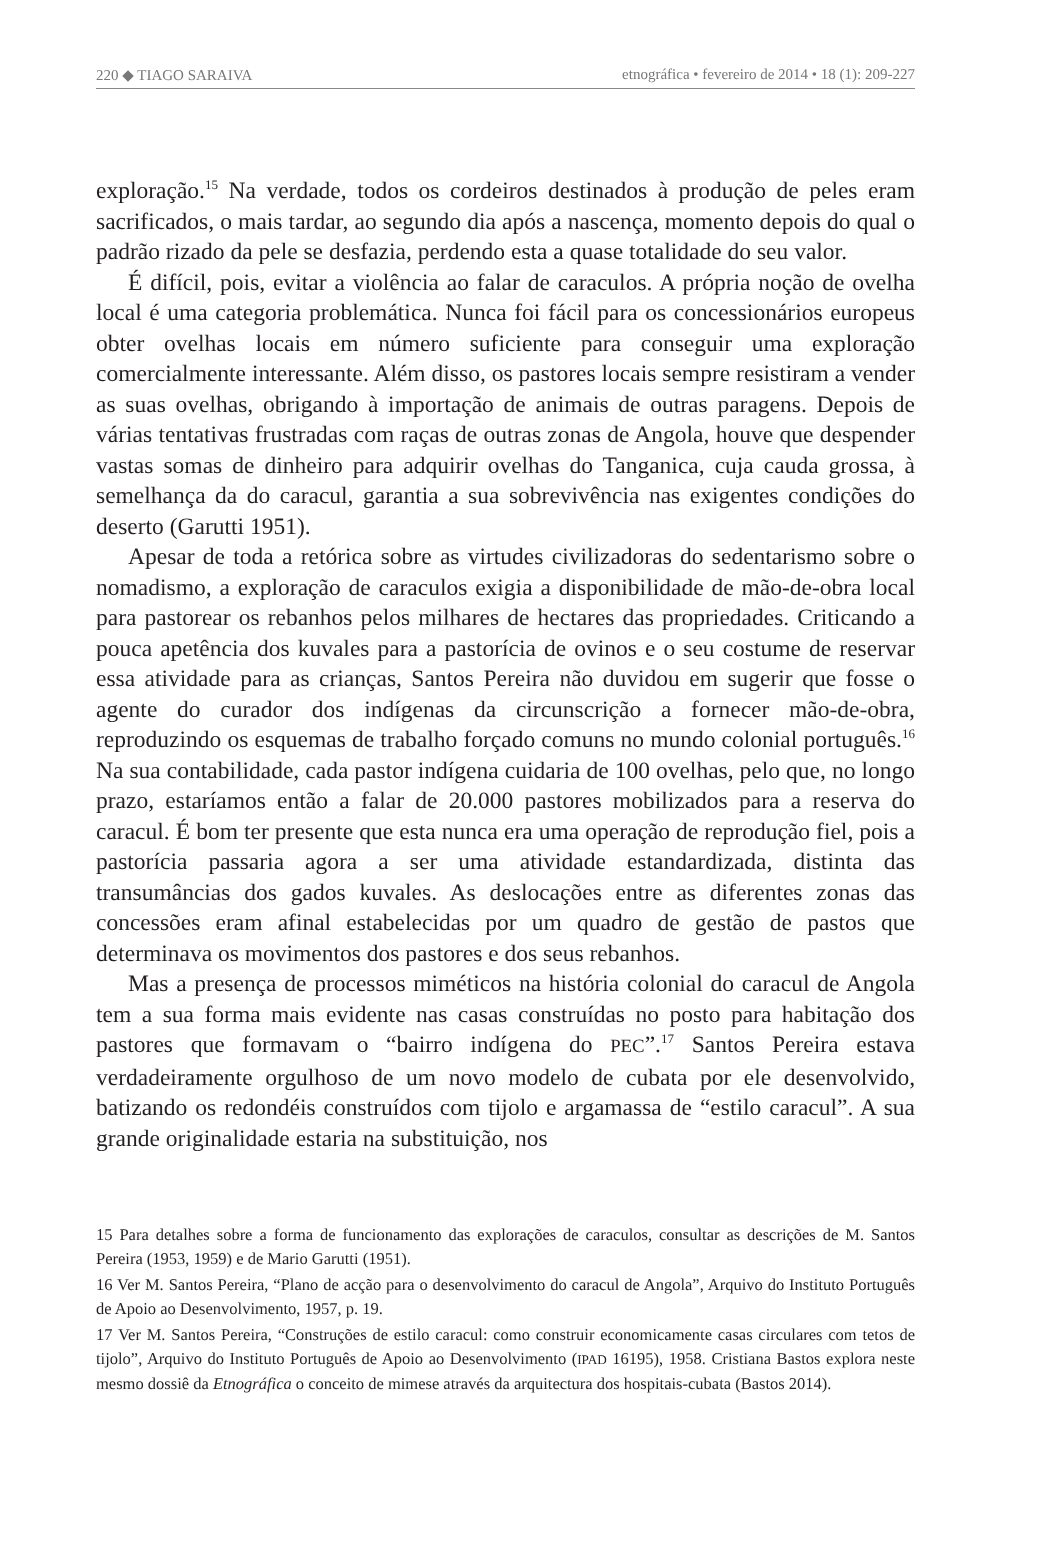220 ◆ TIAGO SARAIVA etnográfica • fevereiro de 2014 • 18 (1): 209-227
exploração.<sup>15</sup> Na verdade, todos os cordeiros destinados à produção de peles eram sacrificados, o mais tardar, ao segundo dia após a nascença, momento depois do qual o padrão rizado da pele se desfazia, perdendo esta a quase totalidade do seu valor.
É difícil, pois, evitar a violência ao falar de caraculos. A própria noção de ovelha local é uma categoria problemática. Nunca foi fácil para os concessionários europeus obter ovelhas locais em número suficiente para conseguir uma exploração comercialmente interessante. Além disso, os pastores locais sempre resistiram a vender as suas ovelhas, obrigando à importação de animais de outras paragens. Depois de várias tentativas frustradas com raças de outras zonas de Angola, houve que despender vastas somas de dinheiro para adquirir ovelhas do Tanganica, cuja cauda grossa, à semelhança da do caracul, garantia a sua sobrevivência nas exigentes condições do deserto (Garutti 1951).
Apesar de toda a retórica sobre as virtudes civilizadoras do sedentarismo sobre o nomadismo, a exploração de caraculos exigia a disponibilidade de mão-de-obra local para pastorear os rebanhos pelos milhares de hectares das propriedades. Criticando a pouca apetência dos kuvales para a pastorícia de ovinos e o seu costume de reservar essa atividade para as crianças, Santos Pereira não duvidou em sugerir que fosse o agente do curador dos indígenas da circunscrição a fornecer mão-de-obra, reproduzindo os esquemas de trabalho forçado comuns no mundo colonial português.<sup>16</sup> Na sua contabilidade, cada pastor indígena cuidaria de 100 ovelhas, pelo que, no longo prazo, estaríamos então a falar de 20.000 pastores mobilizados para a reserva do caracul. É bom ter presente que esta nunca era uma operação de reprodução fiel, pois a pastorícia passaria agora a ser uma atividade estandardizada, distinta das transumâncias dos gados kuvales. As deslocações entre as diferentes zonas das concessões eram afinal estabelecidas por um quadro de gestão de pastos que determinava os movimentos dos pastores e dos seus rebanhos.
Mas a presença de processos miméticos na história colonial do caracul de Angola tem a sua forma mais evidente nas casas construídas no posto para habitação dos pastores que formavam o “bairro indígena do PEC”.<sup>17</sup> Santos Pereira estava verdadeiramente orgulhoso de um novo modelo de cubata por ele desenvolvido, batizando os redondéis construídos com tijolo e argamassa de “estilo caracul”. A sua grande originalidade estaria na substituição, nos
15 Para detalhes sobre a forma de funcionamento das explorações de caraculos, consultar as descrições de M. Santos Pereira (1953, 1959) e de Mario Garutti (1951).
16 Ver M. Santos Pereira, “Plano de acção para o desenvolvimento do caracul de Angola”, Arquivo do Instituto Português de Apoio ao Desenvolvimento, 1957, p. 19.
17 Ver M. Santos Pereira, “Construções de estilo caracul: como construir economicamente casas circulares com tetos de tijolo”, Arquivo do Instituto Português de Apoio ao Desenvolvimento (IPAD 16195), 1958. Cristiana Bastos explora neste mesmo dossiê da Etnográfica o conceito de mimese através da arquitectura dos hospitais-cubata (Bastos 2014).